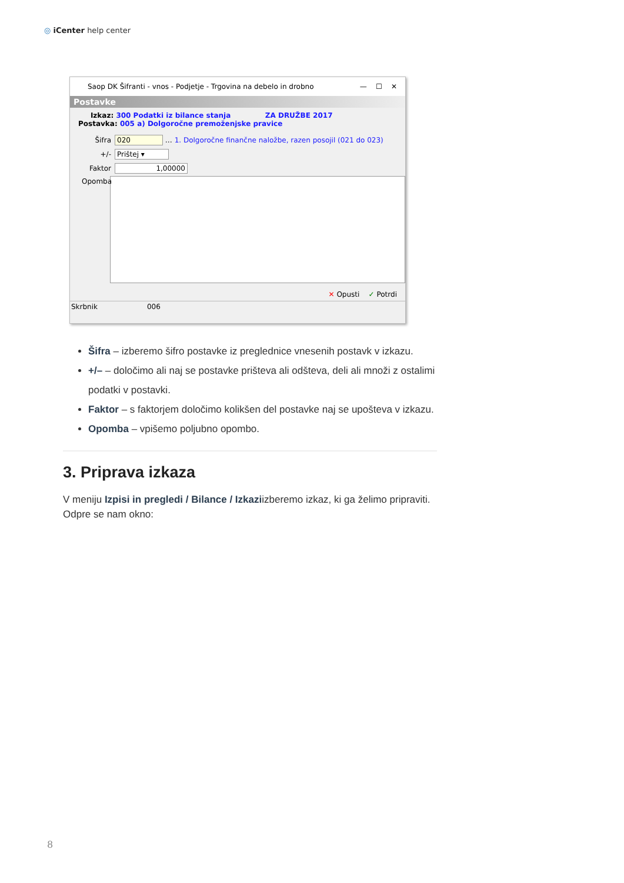◎ iCenter help center
Saop DK Šifranti - vnos - Podjetje - Trgovina na debelo in drobno — ☐ ✕
Postavke
Izkaz: 300 Podatki iz bilance stanja ZA DRUŽBE 2017
Postavka: 005 a) Dolgoročne premoženjske pravice
Šifra 020 … 1. Dolgoročne finančne naložbe, razen posojil (021 do 023)
+/- Prištej ▾
Faktor 1,00000
Opomba
✕ Opusti ✓ Potrdi
Skrbnik 006
Šifra – izberemo šifro postavke iz preglednice vnesenih postavk v izkazu.
+/– – določimo ali naj se postavke prišteva ali odšteva, deli ali množi z ostalimi podatki v postavki.
Faktor – s faktorjem določimo kolikšen del postavke naj se upošteva v izkazu.
Opomba – vpišemo poljubno opombo.
3. Priprava izkaza
V meniju Izpisi in pregledi / Bilance / Izkaziizberemo izkaz, ki ga želimo pripraviti. Odpre se nam okno:
8